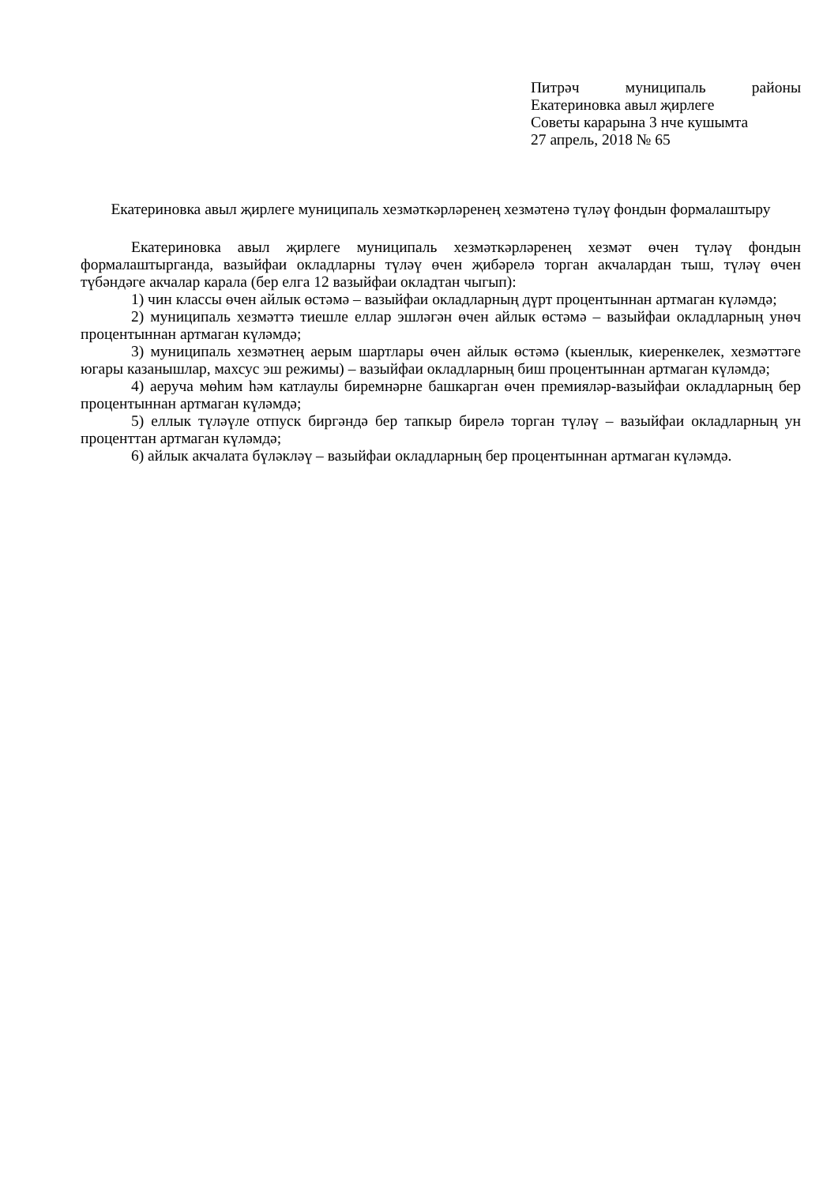Питрәч муниципаль районы Екатериновка авыл җирлеге
Советы карарына 3 нче кушымта
27 апрель, 2018 № 65
Екатериновка авыл җирлеге муниципаль хезмәткәрләренең хезмәтенә түләү фондын формалаштыру
Екатериновка авыл җирлеге муниципаль хезмәткәрләренең хезмәт өчен түләү фондын формалаштырганда, вазыйфаи окладларны түләү өчен җибәрелә торган акчалардан тыш, түләү өчен түбәндәге акчалар карала (бер елга 12 вазыйфаи окладтан чыгып):
1) чин классы өчен айлык өстәмә – вазыйфаи окладларның дүрт процентыннан артмаган күләмдә;
2) муниципаль хезмәттә тиешле еллар эшләгән өчен айлык өстәмә – вазыйфаи окладларның унөч процентыннан артмаган күләмдә;
3) муниципаль хезмәтнең аерым шартлары өчен айлык өстәмә (кыенлык, киеренкелек, хезмәттәге югары казанышлар, махсус эш режимы) – вазыйфаи окладларның биш процентыннан артмаган күләмдә;
4) аеруча мөһим һәм катлаулы биремнәрне башкарган өчен премияләр-вазыйфаи окладларның бер процентыннан артмаган күләмдә;
5) еллык түләүле отпуск биргәндә бер тапкыр бирелә торган түләү – вазыйфаи окладларның ун процент­тан артмаган күләмдә;
6) айлык акчалата бүләкләү – вазыйфаи окладларның бер процентыннан артмаган күләмдә.